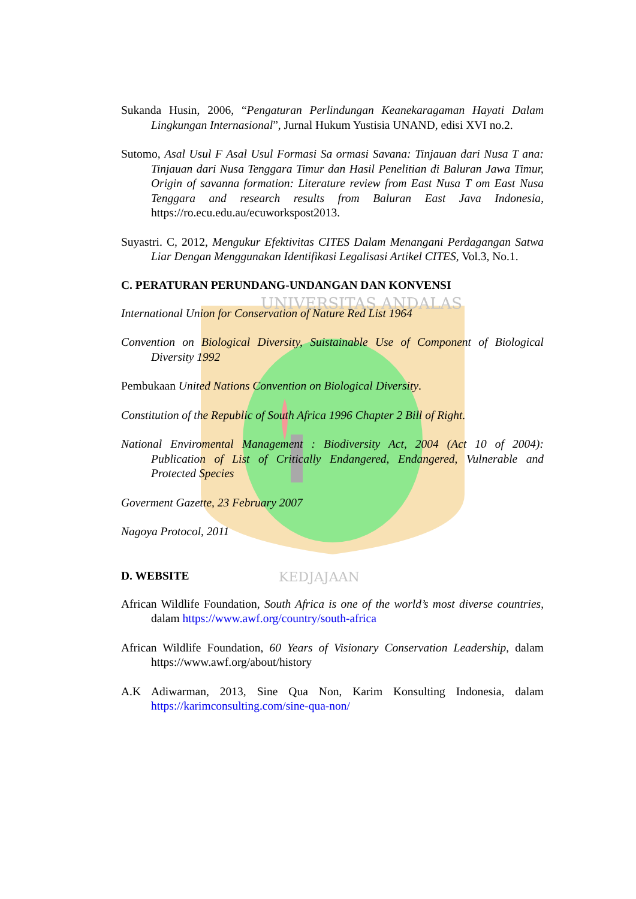UNIVERSITAS ANDALAS
KEDJAJAAN
Sukanda Husin, 2006, “Pengaturan Perlindungan Keanekaragaman Hayati Dalam Lingkungan Internasional”, Jurnal Hukum Yustisia UNAND, edisi XVI no.2.
Sutomo, Asal Usul F Asal Usul Formasi Sa ormasi Savana: Tinjauan dari Nusa T ana: Tinjauan dari Nusa Tenggara Timur dan Hasil Penelitian di Baluran Jawa Timur, Origin of savanna formation: Literature review from East Nusa T om East Nusa Tenggara and research results from Baluran East Java Indonesia, https://ro.ecu.edu.au/ecuworkspost2013.
Suyastri. C, 2012, Mengukur Efektivitas CITES Dalam Menangani Perdagangan Satwa Liar Dengan Menggunakan Identifikasi Legalisasi Artikel CITES, Vol.3, No.1.
C. PERATURAN PERUNDANG-UNDANGAN DAN KONVENSI
International Union for Conservation of Nature Red List 1964
Convention on Biological Diversity, Suistainable Use of Component of Biological Diversity 1992
Pembukaan United Nations Convention on Biological Diversity.
Constitution of the Republic of South Africa 1996 Chapter 2 Bill of Right.
National Enviromental Management : Biodiversity Act, 2004 (Act 10 of 2004): Publication of List of Critically Endangered, Endangered, Vulnerable and Protected Species
Goverment Gazette, 23 February 2007
Nagoya Protocol, 2011
D. WEBSITE
African Wildlife Foundation, South Africa is one of the world’s most diverse countries, dalam https://www.awf.org/country/south-africa
African Wildlife Foundation, 60 Years of Visionary Conservation Leadership, dalam https://www.awf.org/about/history
A.K Adiwarman, 2013, Sine Qua Non, Karim Konsulting Indonesia, dalam https://karimconsulting.com/sine-qua-non/